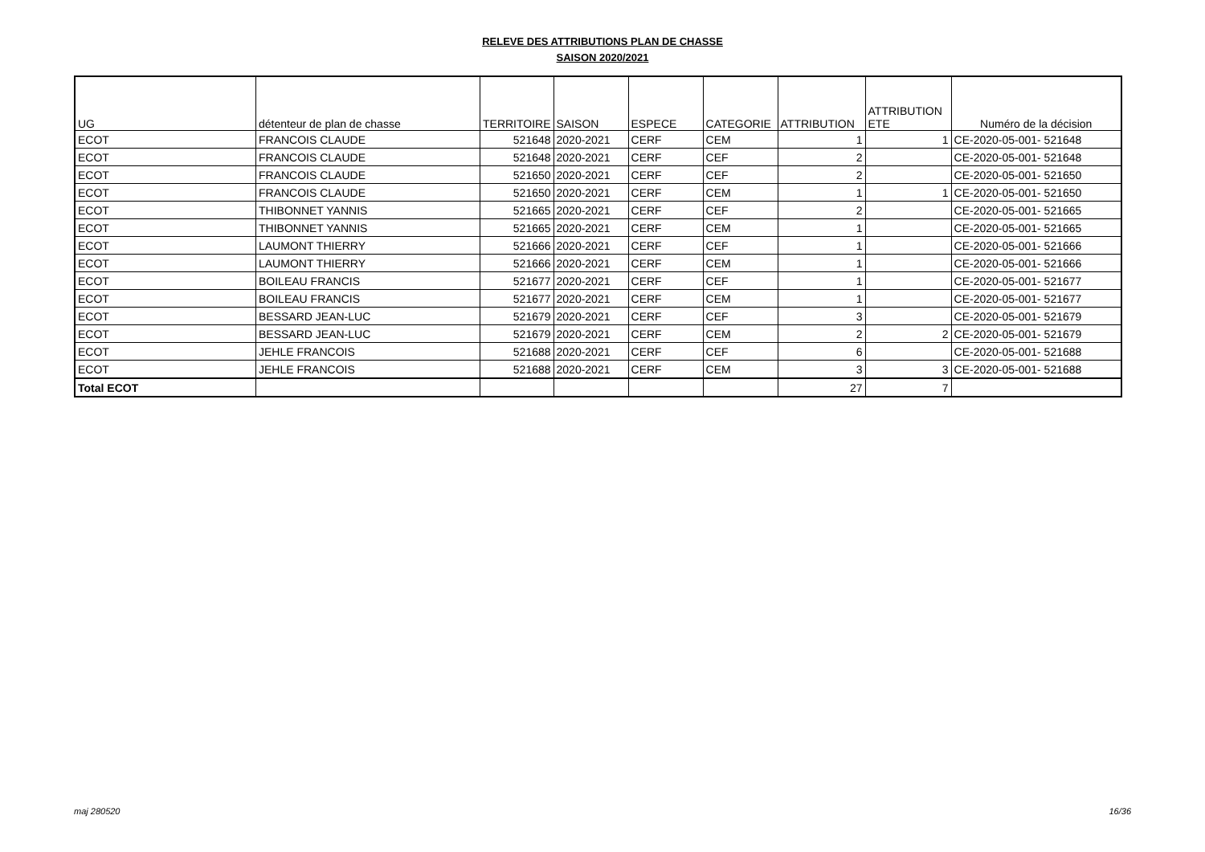RELEVE DES ATTRIBUTIONS PLAN DE CHASSE
SAISON 2020/2021
| UG | détenteur de plan de chasse | TERRITOIRE | SAISON | ESPECE | CATEGORIE | ATTRIBUTION | ATTRIBUTION ETE | Numéro de la décision |
| --- | --- | --- | --- | --- | --- | --- | --- | --- |
| ECOT | FRANCOIS CLAUDE | 521648 | 2020-2021 | CERF | CEM | 1 | 1 | CE-2020-05-001- 521648 |
| ECOT | FRANCOIS CLAUDE | 521648 | 2020-2021 | CERF | CEF | 2 | | CE-2020-05-001- 521648 |
| ECOT | FRANCOIS CLAUDE | 521650 | 2020-2021 | CERF | CEF | 2 | | CE-2020-05-001- 521650 |
| ECOT | FRANCOIS CLAUDE | 521650 | 2020-2021 | CERF | CEM | 1 | 1 | CE-2020-05-001- 521650 |
| ECOT | THIBONNET YANNIS | 521665 | 2020-2021 | CERF | CEF | 2 | | CE-2020-05-001- 521665 |
| ECOT | THIBONNET YANNIS | 521665 | 2020-2021 | CERF | CEM | 1 | | CE-2020-05-001- 521665 |
| ECOT | LAUMONT THIERRY | 521666 | 2020-2021 | CERF | CEF | 1 | | CE-2020-05-001- 521666 |
| ECOT | LAUMONT THIERRY | 521666 | 2020-2021 | CERF | CEM | 1 | | CE-2020-05-001- 521666 |
| ECOT | BOILEAU FRANCIS | 521677 | 2020-2021 | CERF | CEF | 1 | | CE-2020-05-001- 521677 |
| ECOT | BOILEAU FRANCIS | 521677 | 2020-2021 | CERF | CEM | 1 | | CE-2020-05-001- 521677 |
| ECOT | BESSARD JEAN-LUC | 521679 | 2020-2021 | CERF | CEF | 3 | | CE-2020-05-001- 521679 |
| ECOT | BESSARD JEAN-LUC | 521679 | 2020-2021 | CERF | CEM | 2 | 2 | CE-2020-05-001- 521679 |
| ECOT | JEHLE FRANCOIS | 521688 | 2020-2021 | CERF | CEF | 6 | | CE-2020-05-001- 521688 |
| ECOT | JEHLE FRANCOIS | 521688 | 2020-2021 | CERF | CEM | 3 | 3 | CE-2020-05-001- 521688 |
| Total ECOT | | | | | | 27 | 7 | |
maj 280520 16/36